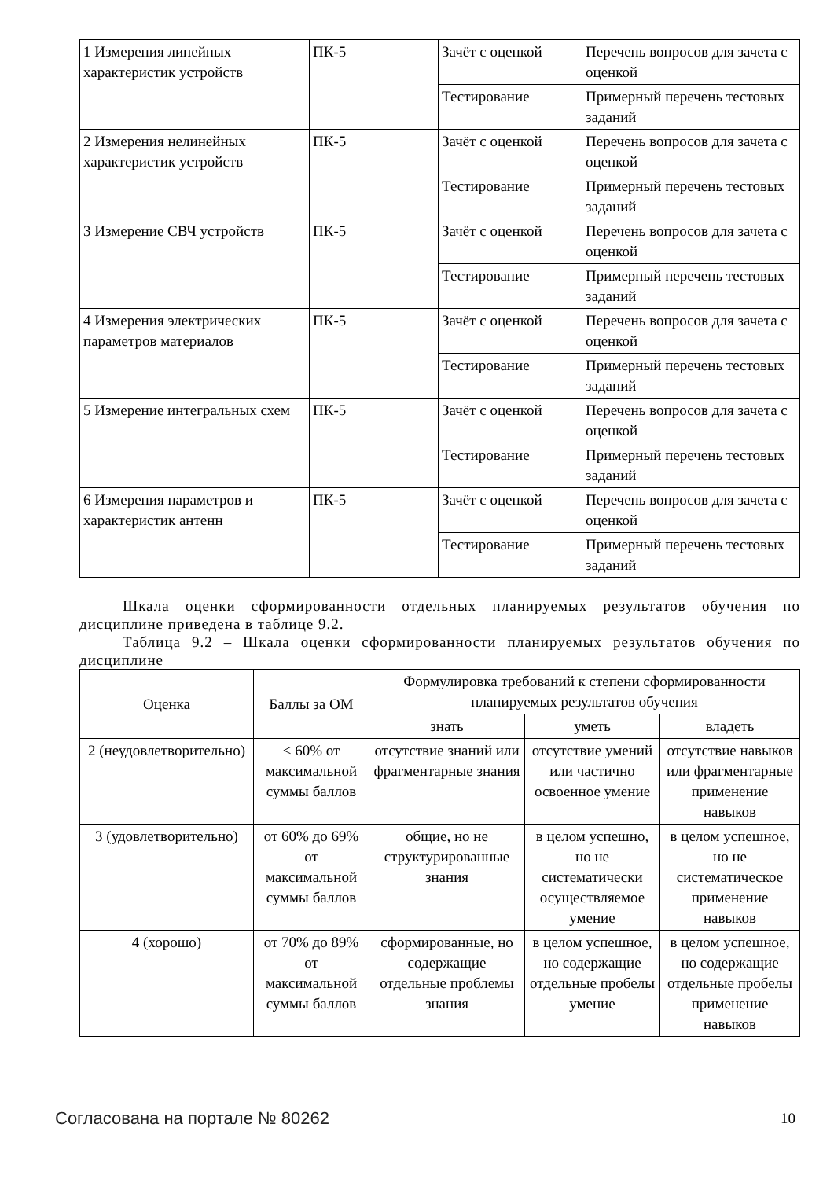| 1 Измерения линейных характеристик устройств | ПК-5 | Зачёт с оценкой | Перечень вопросов для зачета с оценкой |
| | | Тестирование | Примерный перечень тестовых заданий |
| 2 Измерения нелинейных характеристик устройств | ПК-5 | Зачёт с оценкой | Перечень вопросов для зачета с оценкой |
| | | Тестирование | Примерный перечень тестовых заданий |
| 3 Измерение СВЧ устройств | ПК-5 | Зачёт с оценкой | Перечень вопросов для зачета с оценкой |
| | | Тестирование | Примерный перечень тестовых заданий |
| 4 Измерения электрических параметров материалов | ПК-5 | Зачёт с оценкой | Перечень вопросов для зачета с оценкой |
| | | Тестирование | Примерный перечень тестовых заданий |
| 5 Измерение интегральных схем | ПК-5 | Зачёт с оценкой | Перечень вопросов для зачета с оценкой |
| | | Тестирование | Примерный перечень тестовых заданий |
| 6 Измерения параметров и характеристик антенн | ПК-5 | Зачёт с оценкой | Перечень вопросов для зачета с оценкой |
| | | Тестирование | Примерный перечень тестовых заданий |
Шкала оценки сформированности отдельных планируемых результатов обучения по дисциплине приведена в таблице 9.2.
Таблица 9.2 – Шкала оценки сформированности планируемых результатов обучения по дисциплине
| Оценка | Баллы за ОМ | Формулировка требований к степени сформированности планируемых результатов обучения | | |
| --- | --- | --- | --- | --- |
| | | знать | уметь | владеть |
| 2 (неудовлетворительно) | < 60% от максимальной суммы баллов | отсутствие знаний или фрагментарные знания | отсутствие умений или частично освоенное умение | отсутствие навыков или фрагментарные применение навыков |
| 3 (удовлетворительно) | от 60% до 69% от максимальной суммы баллов | общие, но не структурированные знания | в целом успешно, но не систематически осуществляемое умение | в целом успешное, но не систематическое применение навыков |
| 4 (хорошо) | от 70% до 89% от максимальной суммы баллов | сформированные, но содержащие отдельные проблемы знания | в целом успешное, но содержащие отдельные пробелы умение | в целом успешное, но содержащие отдельные пробелы применение навыков |
Согласована на портале № 80262 10